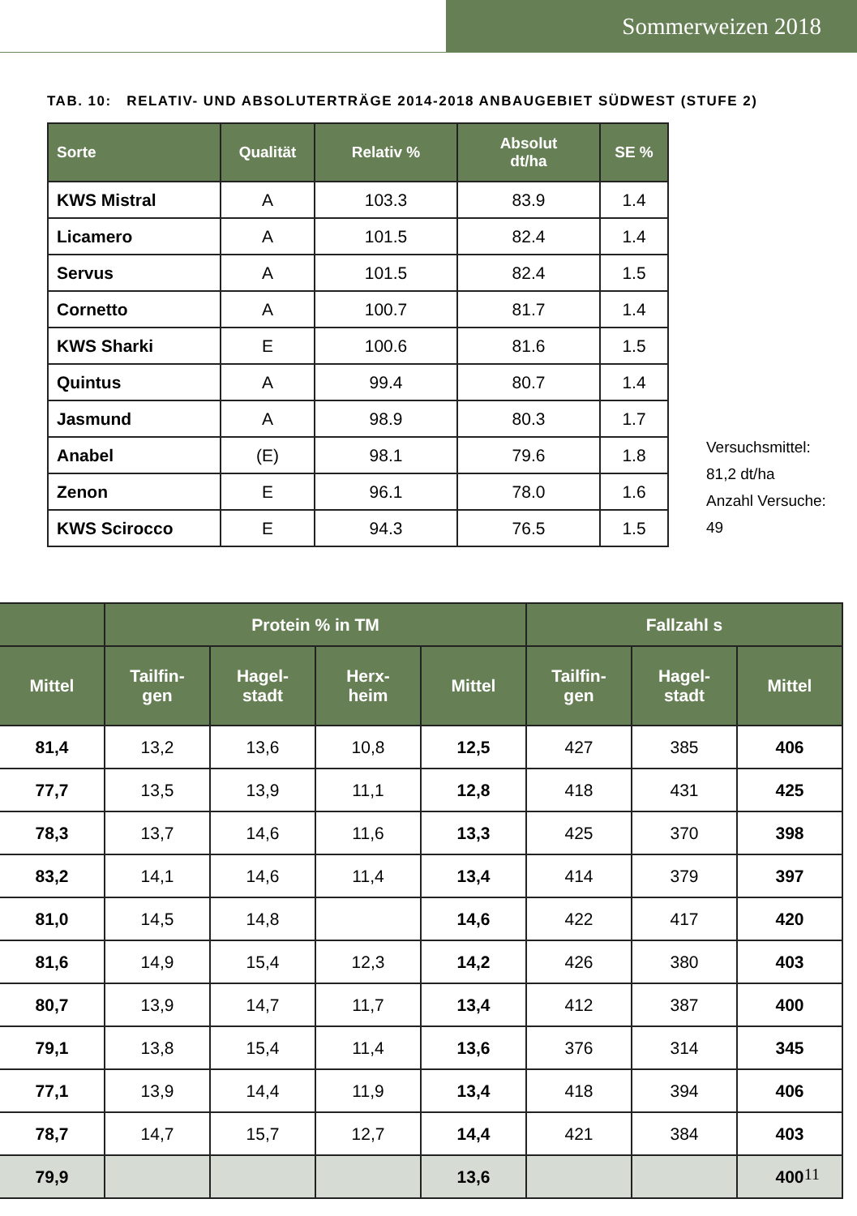Sommerweizen 2018
TAB. 10: RELATIV- UND ABSOLUTERTRÄGE 2014-2018 ANBAUGEBIET SÜDWEST (STUFE 2)
| Sorte | Qualität | Relativ % | Absolut dt/ha | SE % |
| --- | --- | --- | --- | --- |
| KWS Mistral | A | 103.3 | 83.9 | 1.4 |
| Licamero | A | 101.5 | 82.4 | 1.4 |
| Servus | A | 101.5 | 82.4 | 1.5 |
| Cornetto | A | 100.7 | 81.7 | 1.4 |
| KWS Sharki | E | 100.6 | 81.6 | 1.5 |
| Quintus | A | 99.4 | 80.7 | 1.4 |
| Jasmund | A | 98.9 | 80.3 | 1.7 |
| Anabel | (E) | 98.1 | 79.6 | 1.8 |
| Zenon | E | 96.1 | 78.0 | 1.6 |
| KWS Scirocco | E | 94.3 | 76.5 | 1.5 |
Versuchsmittel:
81,2 dt/ha
Anzahl Versuche:
49
| | Protein % in TM | | | | Fallzahl s | | |
| --- | --- | --- | --- | --- | --- | --- | --- |
| Mittel | Tailfin- gen | Hagel- stadt | Herx- heim | Mittel | Tailfin- gen | Hagel- stadt | Mittel |
| 81,4 | 13,2 | 13,6 | 10,8 | 12,5 | 427 | 385 | 406 |
| 77,7 | 13,5 | 13,9 | 11,1 | 12,8 | 418 | 431 | 425 |
| 78,3 | 13,7 | 14,6 | 11,6 | 13,3 | 425 | 370 | 398 |
| 83,2 | 14,1 | 14,6 | 11,4 | 13,4 | 414 | 379 | 397 |
| 81,0 | 14,5 | 14,8 | | 14,6 | 422 | 417 | 420 |
| 81,6 | 14,9 | 15,4 | 12,3 | 14,2 | 426 | 380 | 403 |
| 80,7 | 13,9 | 14,7 | 11,7 | 13,4 | 412 | 387 | 400 |
| 79,1 | 13,8 | 15,4 | 11,4 | 13,6 | 376 | 314 | 345 |
| 77,1 | 13,9 | 14,4 | 11,9 | 13,4 | 418 | 394 | 406 |
| 78,7 | 14,7 | 15,7 | 12,7 | 14,4 | 421 | 384 | 403 |
| 79,9 | | | | 13,6 | | | 400 |
11